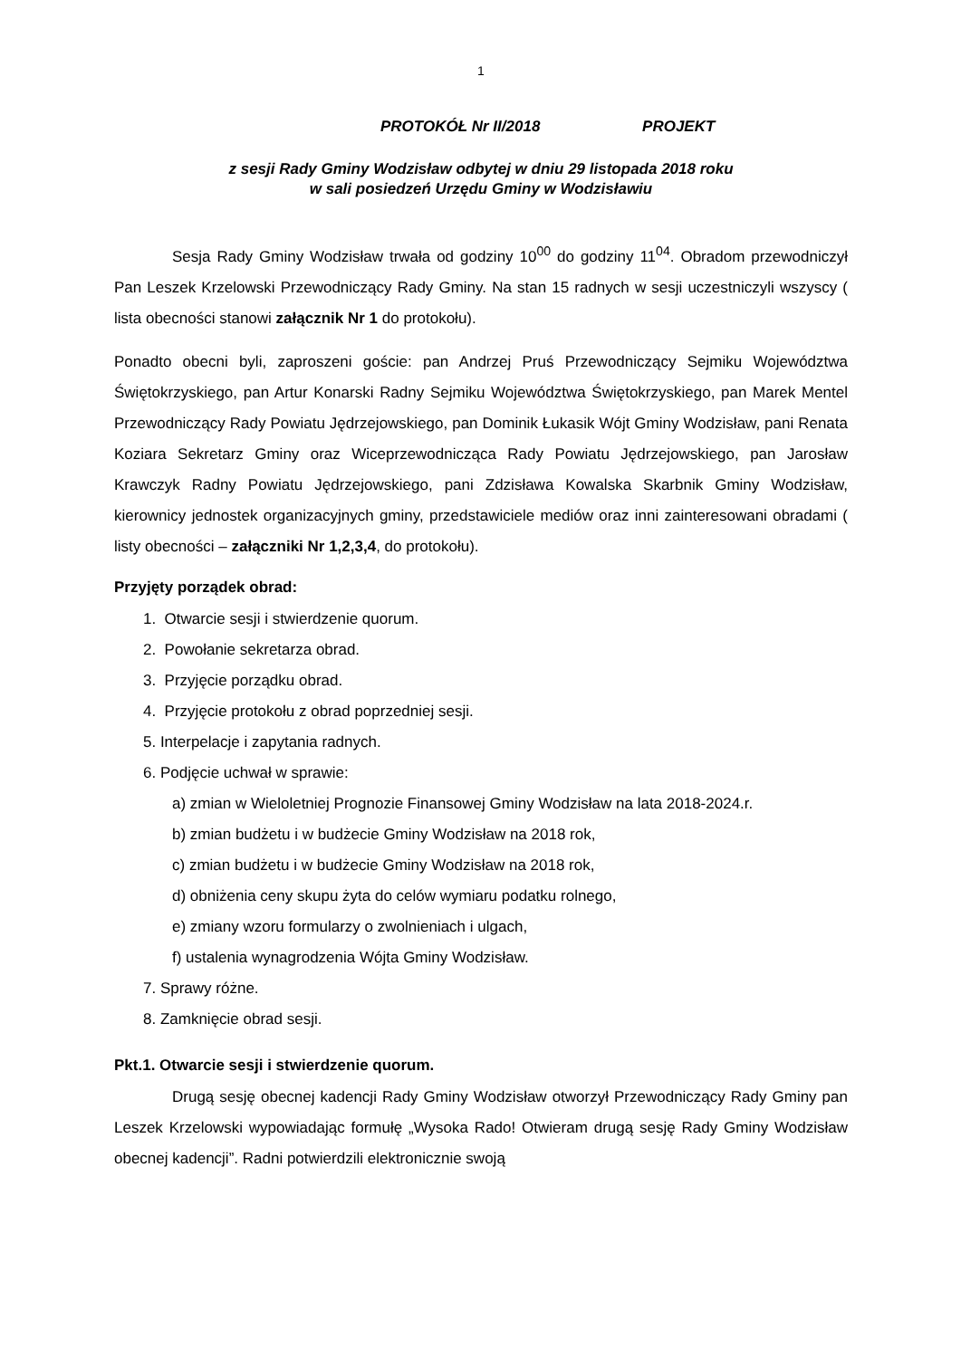1
PROTOKÓŁ Nr II/2018 PROJEKT
z sesji Rady Gminy Wodzisław odbytej w dniu 29 listopada 2018 roku
w sali posiedzeń Urzędu Gminy w Wodzisławiu
Sesja Rady Gminy Wodzisław trwała od godziny 10<sup>00</sup> do godziny 11<sup>04</sup>. Obradom przewodniczył Pan Leszek Krzelowski Przewodniczący Rady Gminy. Na stan 15 radnych w sesji uczestniczyli wszyscy ( lista obecności stanowi załącznik Nr 1 do protokołu).
Ponadto obecni byli, zaproszeni goście: pan Andrzej Pruś Przewodniczący Sejmiku Województwa Świętokrzyskiego, pan Artur Konarski Radny Sejmiku Województwa Świętokrzyskiego, pan Marek Mentel Przewodniczący Rady Powiatu Jędrzejowskiego, pan Dominik Łukasik Wójt Gminy Wodzisław, pani Renata Koziara Sekretarz Gminy oraz Wiceprzewodnicząca Rady Powiatu Jędrzejowskiego, pan Jarosław Krawczyk Radny Powiatu Jędrzejowskiego, pani Zdzisława Kowalska Skarbnik Gminy Wodzisław, kierownicy jednostek organizacyjnych gminy, przedstawiciele mediów oraz inni zainteresowani obradami ( listy obecności – załączniki Nr 1,2,3,4, do protokołu).
Przyjęty porządek obrad:
1. Otwarcie sesji i stwierdzenie quorum.
2. Powołanie sekretarza obrad.
3. Przyjęcie porządku obrad.
4. Przyjęcie protokołu z obrad poprzedniej sesji.
5. Interpelacje i zapytania radnych.
6. Podjęcie uchwał w sprawie:
a) zmian w Wieloletniej Prognozie Finansowej Gminy Wodzisław na lata 2018-2024.r.
b) zmian budżetu i w budżecie Gminy Wodzisław na 2018 rok,
c) zmian budżetu i w budżecie Gminy Wodzisław na 2018 rok,
d) obniżenia ceny skupu żyta do celów wymiaru podatku rolnego,
e) zmiany wzoru formularzy o zwolnieniach i ulgach,
f) ustalenia wynagrodzenia Wójta Gminy Wodzisław.
7. Sprawy różne.
8. Zamknięcie obrad sesji.
Pkt.1. Otwarcie sesji i stwierdzenie quorum.
Drugą sesję obecnej kadencji Rady Gminy Wodzisław otworzył Przewodniczący Rady Gminy pan Leszek Krzelowski wypowiadając formułę „Wysoka Rado! Otwieram drugą sesję Rady Gminy Wodzisław obecnej kadencji”. Radni potwierdzili elektronicznie swoją